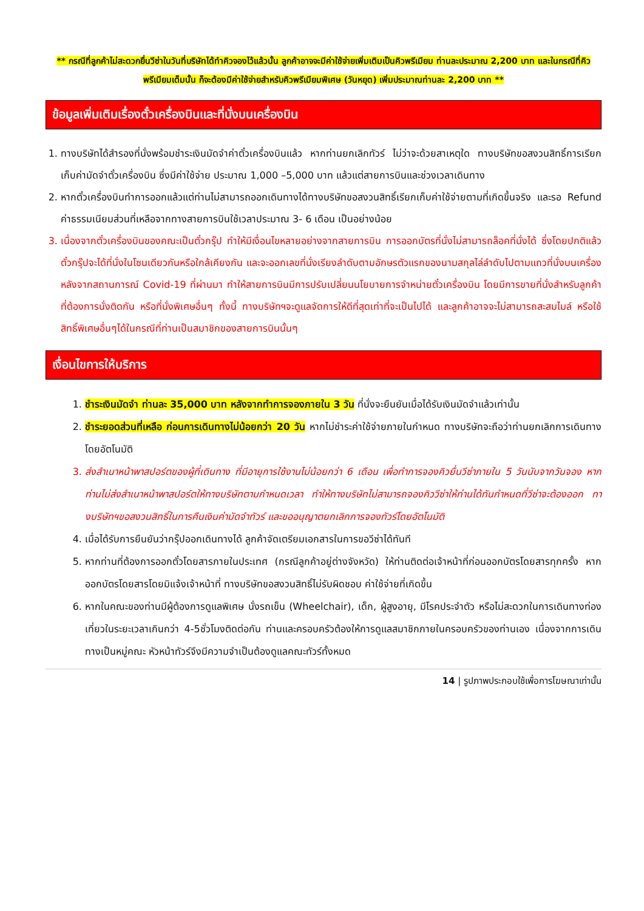** กรณีที่ลูกค้าไม่สะดวกยื่นวีซ่าในวันที่บริษัทได้ทำคิวจองไว้แล้วนั้น ลูกค้าอาจจะมีค่าใช้จ่ายเพิ่มเติมเป็นคิวพรีเมียม ท่านละประมาณ 2,200 บาท และในกรณีที่คิวพรีเมียมเต็มนั้น ก็จะต้องมีค่าใช้จ่ายสำหรับคิวพรีเมียมพิเศษ (วันหยุด) เพิ่มประมาณท่านละ 2,200 บาท **
ข้อมูลเพิ่มเติมเรื่องตั๋วเครื่องบินและที่นั่งบนเครื่องบิน
1. ทางบริษัทได้สำรองที่นั่งพร้อมชำระเงินมัดจำค่าตั๋วเครื่องบินแล้ว หากท่านยกเลิกทัวร์ ไม่ว่าจะด้วยสาเหตุใด ทางบริษัทขอสงวนสิทธิ์การเรียกเก็บค่ามัดจำตั๋วเครื่องบิน ซึ่งมีค่าใช้จ่าย ประมาณ 1,000 –5,000 บาท แล้วแต่สายการบินและช่วงเวลาเดินทาง
2. หากตั๋วเครื่องบินทำการออกแล้วแต่ท่านไม่สามารถออกเดินทางได้ทางบริษัทขอสงวนสิทธิ์เรียกเก็บค่าใช้จ่ายตามที่เกิดขึ้นจริง และรอ Refund ค่าธรรมเนียมส่วนที่เหลือจากทางสายการบินใช้เวลาประมาณ 3- 6 เดือน เป็นอย่างน้อย
3. เนื่องจากตั๋วเครื่องบินของคณะเป็นตั๋วกรุ๊ป ทำให้มีเงื่อนไขหลายอย่างจากสายการบิน การออกบัตรที่นั่งไม่สามารถล็อคที่นั่งได้ ซึ่งโดยปกติแล้วตั๋วกรุ๊ปจะได้ที่นั่งในโซนเดียวกันหรือใกล้เคียงกัน และจะออกเลขที่นั่งเรียงลำดับตามอักษรตัวแรกของนามสกุลไล่ลำดับไปตามแถวที่นั่งบนเครื่อง หลังจากสถานการณ์ Covid-19 ที่ผ่านมา ทำให้สายการบินมีการปรับเปลี่ยนนโยบายการจำหน่ายตั๋วเครื่องบิน โดยมีการขายที่นั่งสำหรับลูกค้าที่ต้องการนั่งติดกัน หรือที่นั่งพิเศษอื่นๆ ทั้งนี้ ทางบริษัทฯจะดูแลจัดการให้ดีที่สุดเท่าที่จะเป็นไปได้ และลูกค้าอาจจะไม่สามารถสะสมไมล์ หรือใช้สิทธิ์พิเศษอื่นๆได้ในกรณีที่ท่านเป็นสมาชิกของสายการบินนั้นๆ
เงื่อนไขการให้บริการ
1. ชำระเงินมัดจำ ท่านละ 35,000 บาท หลังจากทำการจองภายใน 3 วัน ที่นั่งจะยืนยันเมื่อได้รับเงินมัดจำแล้วเท่านั้น
2. ชำระยอดส่วนที่เหลือ ก่อนการเดินทางไม่น้อยกว่า 20 วัน หากไม่ชำระค่าใช้จ่ายภายในกำหนด ทางบริษัทจะถือว่าท่านยกเลิกการเดินทางโดยอัตโนมัติ
3. ส่งสำเนาหน้าพาสปอร์ตของผู้ที่เดินทาง ที่มีอายุการใช้งานไม่น้อยกว่า 6 เดือน เพื่อทำการจองคิวยื่นวีซ่าภายใน 5 วันนับจากวันจอง หากท่านไม่ส่งสำเนาหน้าพาสปอร์ตให้ทางบริษัทตามกำหนดเวลา ทำให้ทางบริษัทไม่สามารถจองคิววีซ่าให้ท่านได้ทันกำหนดที่วีซ่าจะต้องออก ทางบริษัทฯขอสงวนสิทธิ์ในการคืนเงินค่ามัดจำทัวร์ และขออนุญาตยกเลิกการจองทัวร์โดยอัตโนมัติ
4. เมื่อได้รับการยืนยันว่ากรุ๊ปออกเดินทางได้ ลูกค้าจัดเตรียมเอกสารในการขอวีซ่าได้ทันที
5. หากท่านที่ต้องการออกตั๋วโดยสารภายในประเทศ (กรณีลูกค้าอยู่ต่างจังหวัด) ให้ท่านติดต่อเจ้าหน้าที่ก่อนออกบัตรโดยสารทุกครั้ง หากออกบัตรโดยสารโดยมิแจ้งเจ้าหน้าที่ ทางบริษัทขอสงวนสิทธิ์ไม่รับผิดชอบ ค่าใช้จ่ายที่เกิดขึ้น
6. หากในคณะของท่านมีผู้ต้องการดูแลพิเศษ นั่งรถเข็น (Wheelchair), เด็ก, ผู้สูงอายุ, มีโรคประจำตัว หรือไม่สะดวกในการเดินทางท่องเที่ยวในระยะเวลาเกินกว่า 4-5ชั่วโมงติดต่อกัน ท่านและครอบครัวต้องให้การดูแลสมาชิกภายในครอบครัวของท่านเอง เนื่องจากการเดินทางเป็นหมู่คณะ หัวหน้าทัวร์จึงมีความจำเป็นต้องดูแลคณะทัวร์ทั้งหมด
14 | รูปภาพประกอบใช้เพื่อการโฆษณาเท่านั้น